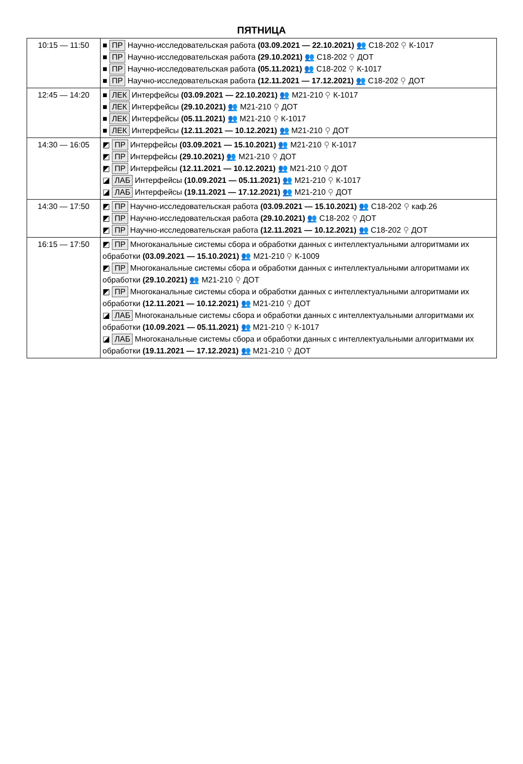ПЯТНИЦА
| 10:15 — 11:50 | ■ ПР Научно-исследовательская работа (03.09.2021 — 22.10.2021) 👥 С18-202 ⚲ К-1017 ■ ПР Научно-исследовательская работа (29.10.2021) 👥 С18-202 ⚲ ДОТ ■ ПР Научно-исследовательская работа (05.11.2021) 👥 С18-202 ⚲ К-1017 ■ ПР Научно-исследовательская работа (12.11.2021 — 17.12.2021) 👥 С18-202 ⚲ ДОТ |
| 12:45 — 14:20 | ■ ЛЕК Интерфейсы (03.09.2021 — 22.10.2021) 👥 М21-210 ⚲ К-1017 ■ ЛЕК Интерфейсы (29.10.2021) 👥 М21-210 ⚲ ДОТ ■ ЛЕК Интерфейсы (05.11.2021) 👥 М21-210 ⚲ К-1017 ■ ЛЕК Интерфейсы (12.11.2021 — 10.12.2021) 👥 М21-210 ⚲ ДОТ |
| 14:30 — 16:05 | ◩ ПР Интерфейсы (03.09.2021 — 15.10.2021) 👥 М21-210 ⚲ К-1017 ◩ ПР Интерфейсы (29.10.2021) 👥 М21-210 ⚲ ДОТ ◩ ПР Интерфейсы (12.11.2021 — 10.12.2021) 👥 М21-210 ⚲ ДОТ ◪ ЛАБ Интерфейсы (10.09.2021 — 05.11.2021) 👥 М21-210 ⚲ К-1017 ◪ ЛАБ Интерфейсы (19.11.2021 — 17.12.2021) 👥 М21-210 ⚲ ДОТ |
| 14:30 — 17:50 | ◩ ПР Научно-исследовательская работа (03.09.2021 — 15.10.2021) 👥 С18-202 ⚲ каф.26 ◩ ПР Научно-исследовательская работа (29.10.2021) 👥 С18-202 ⚲ ДОТ ◩ ПР Научно-исследовательская работа (12.11.2021 — 10.12.2021) 👥 С18-202 ⚲ ДОТ |
| 16:15 — 17:50 | ◩ ПР Многоканальные системы сбора и обработки данных с интеллектуальными алгоритмами их обработки (03.09.2021 — 15.10.2021) 👥 М21-210 ⚲ К-1009 ◩ ПР Многоканальные системы сбора и обработки данных с интеллектуальными алгоритмами их обработки (29.10.2021) 👥 М21-210 ⚲ ДОТ ◩ ПР Многоканальные системы сбора и обработки данных с интеллектуальными алгоритмами их обработки (12.11.2021 — 10.12.2021) 👥 М21-210 ⚲ ДОТ ◪ ЛАБ Многоканальные системы сбора и обработки данных с интеллектуальными алгоритмами их обработки (10.09.2021 — 05.11.2021) 👥 М21-210 ⚲ К-1017 ◪ ЛАБ Многоканальные системы сбора и обработки данных с интеллектуальными алгоритмами их обработки (19.11.2021 — 17.12.2021) 👥 М21-210 ⚲ ДОТ |